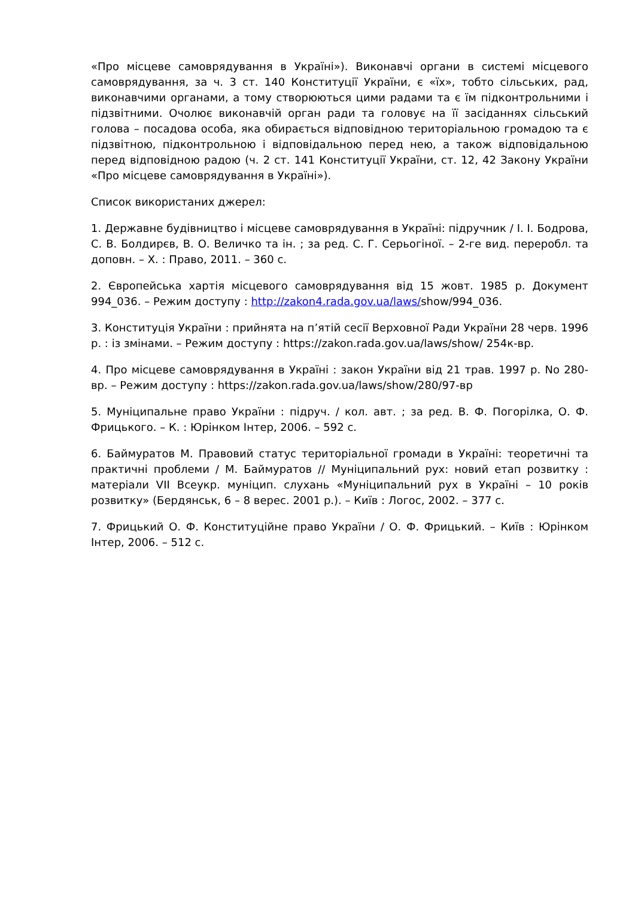«Про місцеве самоврядування в Україні»). Виконавчі органи в системі місцевого самоврядування, за ч. 3 ст. 140 Конституції України, є «їх», тобто сільських, рад, виконавчими органами, а тому створюються цими радами та є їм підконтрольними і підзвітними. Очолює виконавчій орган ради та головує на її засіданнях сільський голова – посадова особа, яка обирається відповідною територіальною громадою та є підзвітною, підконтрольною і відповідальною перед нею, а також відповідальною перед відповідною радою (ч. 2 ст. 141 Конституції України, ст. 12, 42 Закону України «Про місцеве самоврядування в Україні»).
Список використаних джерел:
1. Державне будівництво і місцеве самоврядування в Україні: підручник / І. І. Бодрова, С. В. Болдирєв, В. О. Величко та ін. ; за ред. С. Г. Серьогіної. – 2-ге вид. переробл. та доповн. – Х. : Право, 2011. – 360 с.
2. Європейська хартія місцевого самоврядування від 15 жовт. 1985 р. Документ 994_036. – Режим доступу : http://zakon4.rada.gov.ua/laws/show/994_036.
3. Конституція України : прийнята на п’ятій сесії Верховної Ради України 28 черв. 1996 р. : із змінами. – Режим доступу : https://zakon.rada.gov.ua/laws/show/ 254к-вр.
4. Про місцеве самоврядування в Україні : закон України від 21 трав. 1997 р. No 280-вр. – Режим доступу : https://zakon.rada.gov.ua/laws/show/280/97-вр
5. Муніципальне право України : підруч. / кол. авт. ; за ред. В. Ф. Погорілка, О. Ф. Фрицького. – К. : Юрінком Інтер, 2006. – 592 с.
6. Баймуратов М. Правовий статус територіальної громади в Україні: теоретичні та практичні проблеми / М. Баймуратов // Муніципальний рух: новий етап розвитку : матеріали VII Всеукр. муніцип. слухань «Муніципальний рух в Україні – 10 років розвитку» (Бердянськ, 6 – 8 верес. 2001 р.). – Київ : Логос, 2002. – 377 с.
7. Фрицький О. Ф. Конституційне право України / О. Ф. Фрицький. – Київ : Юрінком Інтер, 2006. – 512 с.